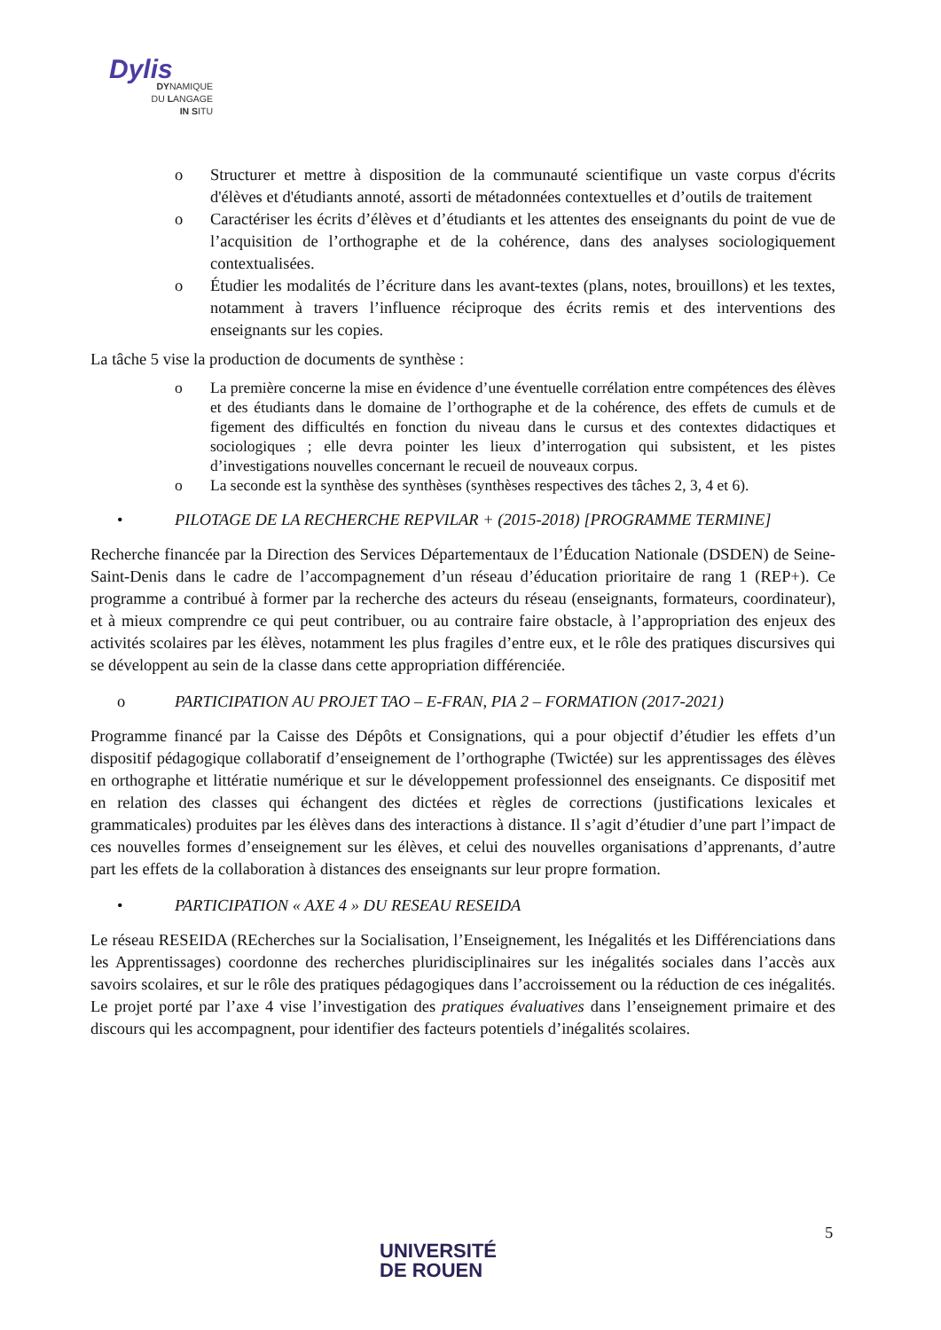Dylis
DYNAMIQUE
DU LANGAGE
IN SITU
o Structurer et mettre à disposition de la communauté scientifique un vaste corpus d'écrits d'élèves et d'étudiants annoté, assorti de métadonnées contextuelles et d’outils de traitement
o Caractériser les écrits d’élèves et d’étudiants et les attentes des enseignants du point de vue de l’acquisition de l’orthographe et de la cohérence, dans des analyses sociologiquement contextualisées.
o Étudier les modalités de l’écriture dans les avant-textes (plans, notes, brouillons) et les textes, notamment à travers l’influence réciproque des écrits remis et des interventions des enseignants sur les copies.
La tâche 5 vise la production de documents de synthèse :
o La première concerne la mise en évidence d’une éventuelle corrélation entre compétences des élèves et des étudiants dans le domaine de l’orthographe et de la cohérence, des effets de cumuls et de figement des difficultés en fonction du niveau dans le cursus et des contextes didactiques et sociologiques ; elle devra pointer les lieux d’interrogation qui subsistent, et les pistes d’investigations nouvelles concernant le recueil de nouveaux corpus.
o La seconde est la synthèse des synthèses (synthèses respectives des tâches 2, 3, 4 et 6).
• PILOTAGE DE LA RECHERCHE REPVILAR + (2015-2018) [PROGRAMME TERMINE]
Recherche financée par la Direction des Services Départementaux de l’Éducation Nationale (DSDEN) de Seine-Saint-Denis dans le cadre de l’accompagnement d’un réseau d’éducation prioritaire de rang 1 (REP+). Ce programme a contribué à former par la recherche des acteurs du réseau (enseignants, formateurs, coordinateur), et à mieux comprendre ce qui peut contribuer, ou au contraire faire obstacle, à l’appropriation des enjeux des activités scolaires par les élèves, notamment les plus fragiles d’entre eux, et le rôle des pratiques discursives qui se développent au sein de la classe dans cette appropriation différenciée.
o PARTICIPATION AU PROJET TAO – E-FRAN, PIA 2 – FORMATION (2017-2021)
Programme financé par la Caisse des Dépôts et Consignations, qui a pour objectif d’étudier les effets d’un dispositif pédagogique collaboratif d’enseignement de l’orthographe (Twictée) sur les apprentissages des élèves en orthographe et littératie numérique et sur le développement professionnel des enseignants. Ce dispositif met en relation des classes qui échangent des dictées et règles de corrections (justifications lexicales et grammaticales) produites par les élèves dans des interactions à distance. Il s’agit d’étudier d’une part l’impact de ces nouvelles formes d’enseignement sur les élèves, et celui des nouvelles organisations d’apprenants, d’autre part les effets de la collaboration à distances des enseignants sur leur propre formation.
• PARTICIPATION « AXE 4 » DU RESEAU RESEIDA
Le réseau RESEIDA (REcherches sur la Socialisation, l’Enseignement, les Inégalités et les Différenciations dans les Apprentissages) coordonne des recherches pluridisciplinaires sur les inégalités sociales dans l’accès aux savoirs scolaires, et sur le rôle des pratiques pédagogiques dans l’accroissement ou la réduction de ces inégalités. Le projet porté par l’axe 4 vise l’investigation des pratiques évaluatives dans l’enseignement primaire et des discours qui les accompagnent, pour identifier des facteurs potentiels d’inégalités scolaires.
5
UNIVERSITÉ
DE ROUEN